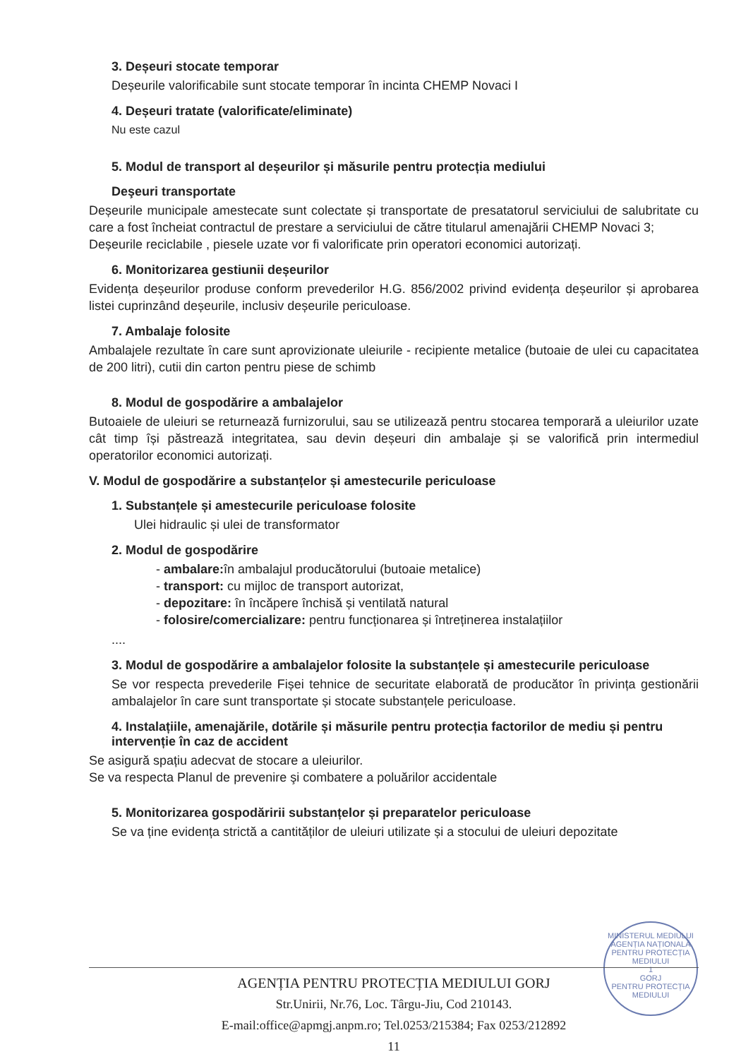3. Deșeuri stocate temporar
Deșeurile valorificabile sunt stocate temporar în incinta CHEMP Novaci I
4. Deșeuri tratate (valorificate/eliminate)
Nu este cazul
5. Modul de transport al deșeurilor și măsurile pentru protecția mediului
Deşeuri transportate
Deșeurile municipale amestecate sunt colectate și transportate de presatatorul serviciului de salubritate cu care a fost încheiat contractul de prestare a serviciului de către titularul amenajării CHEMP Novaci 3;
Deșeurile reciclabile , piesele uzate vor fi valorificate prin operatori economici autorizați.
6. Monitorizarea gestiunii deșeurilor
Evidența deșeurilor produse conform prevederilor H.G. 856/2002 privind evidența deșeurilor și aprobarea listei cuprinzând deșeurile, inclusiv deșeurile periculoase.
7. Ambalaje folosite
Ambalajele rezultate în care sunt aprovizionate uleiurile - recipiente metalice (butoaie de ulei cu capacitatea de 200 litri), cutii din carton pentru piese de schimb
8. Modul de gospodărire a ambalajelor
Butoaiele de uleiuri se returnează furnizorului, sau se utilizează pentru stocarea temporară a uleiurilor uzate cât timp își păstrează integritatea, sau devin deșeuri din ambalaje și se valorifică prin intermediul operatorilor economici autorizați.
V. Modul de gospodărire a substanțelor și amestecurile periculoase
1. Substanțele și amestecurile periculoase folosite
Ulei hidraulic și ulei de transformator
2. Modul de gospodărire
- ambalare: în ambalajul producătorului (butoaie metalice)
- transport: cu mijloc de transport autorizat,
- depozitare: în încăpere închisă și ventilată natural
- folosire/comercializare: pentru funcționarea și întreținerea instalațiilor
....
3. Modul de gospodărire a ambalajelor folosite la substanțele și amestecurile periculoase
Se vor respecta prevederile Fișei tehnice de securitate elaborată de producător în privința gestionării ambalajelor în care sunt transportate și stocate substanțele periculoase.
4. Instalațiile, amenajările, dotările și măsurile pentru protecția factorilor de mediu și pentru intervenție în caz de accident
Se asigură spațiu adecvat de stocare a uleiurilor.
Se va respecta Planul de prevenire şi combatere a poluărilor accidentale
5. Monitorizarea gospodăririi substanțelor și preparatelor periculoase
Se va ține evidența strictă a cantităților de uleiuri utilizate și a stocului de uleiuri depozitate
MINISTERUL MEDIULUI
AGENȚIA NAȚIONALĂ PENTRU PROTECȚIA MEDIULUI
1
GORJ
PENTRU PROTECȚIA MEDIULUI
AGENȚIA PENTRU PROTECȚIA MEDIULUI GORJ
Str.Unirii, Nr.76, Loc. Târgu-Jiu, Cod 210143.
E-mail:office@apmgj.anpm.ro; Tel.0253/215384; Fax 0253/212892
11